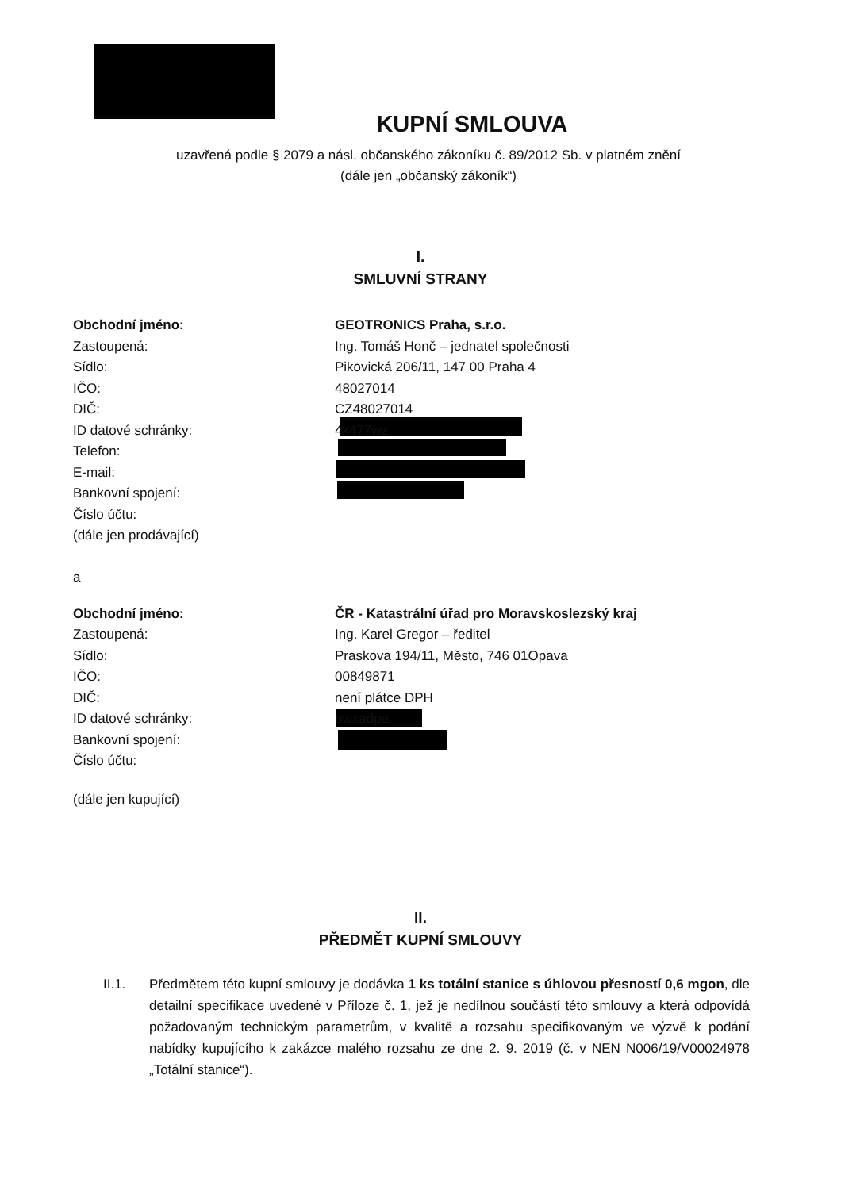KUPNÍ SMLOUVA
uzavřená podle § 2079 a násl. občanského zákoníku č. 89/2012 Sb. v platném znění
(dále jen „občanský zákoník“)
I.
SMLUVNÍ STRANY
| Obchodní jméno: | GEOTRONICS Praha, s.r.o. |
| Zastoupená: | Ing. Tomáš Honč – jednatel společnosti |
| Sídlo: | Pikovická 206/11, 147 00 Praha 4 |
| IČO: | 48027014 |
| DIČ: | CZ48027014 |
| ID datové schránky: | 4k477wz |
| Telefon: | |
| E-mail: | |
| Bankovní spojení: | |
| Číslo účtu: | |
| (dále jen prodávající) | |
a
| Obchodní jméno: | ČR - Katastrální úřad pro Moravskoslezský kraj |
| Zastoupená: | Ing. Karel Gregor – ředitel |
| Sídlo: | Praskova 194/11, Město, 746 01Opava |
| IČO: | 00849871 |
| DIČ: | není plátce DPH |
| ID datové schránky: | bwxadpe |
| Bankovní spojení: | |
| Číslo účtu: | |
(dále jen kupující)
II.
PŘEDMĚT KUPNÍ SMLOUVY
II.1. Předmětem této kupní smlouvy je dodávka 1 ks totální stanice s úhlovou přesností 0,6 mgon, dle detailní specifikace uvedené v Příloze č. 1, jež je nedílnou součástí této smlouvy a která odpovídá požadovaným technickým parametrům, v kvalitě a rozsahu specifikovaným ve výzvě k podání nabídky kupujícího k zakázce malého rozsahu ze dne 2. 9. 2019 (č. v NEN N006/19/V00024978 „Totální stanice“).